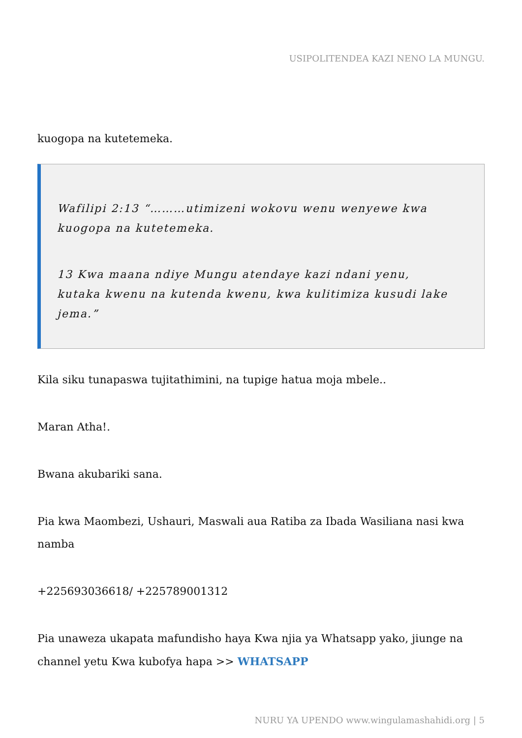USIPOLITENDEA KAZI NENO LA MUNGU.
kuogopa na kutetemeka.
Wafilipi 2:13 “………utimizeni wokovu wenu wenyewe kwa kuogopa na kutetemeka.
13 Kwa maana ndiye Mungu atendaye kazi ndani yenu, kutaka kwenu na kutenda kwenu, kwa kulitimiza kusudi lake jema.”
Kila siku tunapaswa tujitathimini, na tupige hatua moja mbele..
Maran Atha!.
Bwana akubariki sana.
Pia kwa Maombezi, Ushauri, Maswali aua Ratiba za Ibada Wasiliana nasi kwa namba
+225693036618/ +225789001312
Pia unaweza ukapata mafundisho haya Kwa njia ya Whatsapp yako, jiunge na channel yetu Kwa kubofya hapa >> WHATSAPP
NURU YA UPENDO www.wingulamashahidi.org | 5